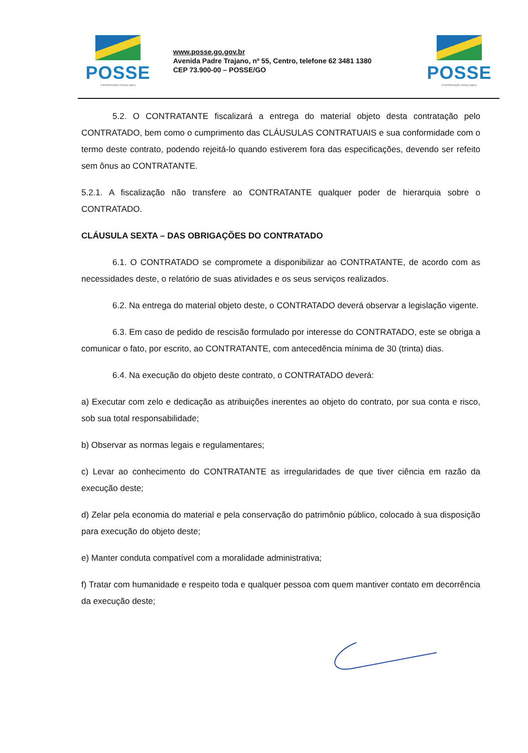POSSE
A transformação começa agora
www.posse.go.gov.br
Avenida Padre Trajano, nº 55, Centro, telefone 62 3481 1380
CEP 73.900-00 – POSSE/GO
POSSE
A transformação começa agora.
5.2. O CONTRATANTE fiscalizará a entrega do material objeto desta contratação pelo CONTRATADO, bem como o cumprimento das CLÁUSULAS CONTRATUAIS e sua conformidade com o termo deste contrato, podendo rejeitá-lo quando estiverem fora das especificações, devendo ser refeito sem ônus ao CONTRATANTE.
5.2.1. A fiscalização não transfere ao CONTRATANTE qualquer poder de hierarquia sobre o CONTRATADO.
CLÁUSULA SEXTA – DAS OBRIGAÇÕES DO CONTRATADO
6.1. O CONTRATADO se compromete a disponibilizar ao CONTRATANTE, de acordo com as necessidades deste, o relatório de suas atividades e os seus serviços realizados.
6.2. Na entrega do material objeto deste, o CONTRATADO deverá observar a legislação vigente.
6.3. Em caso de pedido de rescisão formulado por interesse do CONTRATADO, este se obriga a comunicar o fato, por escrito, ao CONTRATANTE, com antecedência mínima de 30 (trinta) dias.
6.4. Na execução do objeto deste contrato, o CONTRATADO deverá:
a) Executar com zelo e dedicação as atribuições inerentes ao objeto do contrato, por sua conta e risco, sob sua total responsabilidade;
b) Observar as normas legais e regulamentares;
c) Levar ao conhecimento do CONTRATANTE as irregularidades de que tiver ciência em razão da execução deste;
d) Zelar pela economia do material e pela conservação do patrimônio público, colocado à sua disposição para execução do objeto deste;
e) Manter conduta compatível com a moralidade administrativa;
f) Tratar com humanidade e respeito toda e qualquer pessoa com quem mantiver contato em decorrência da execução deste;